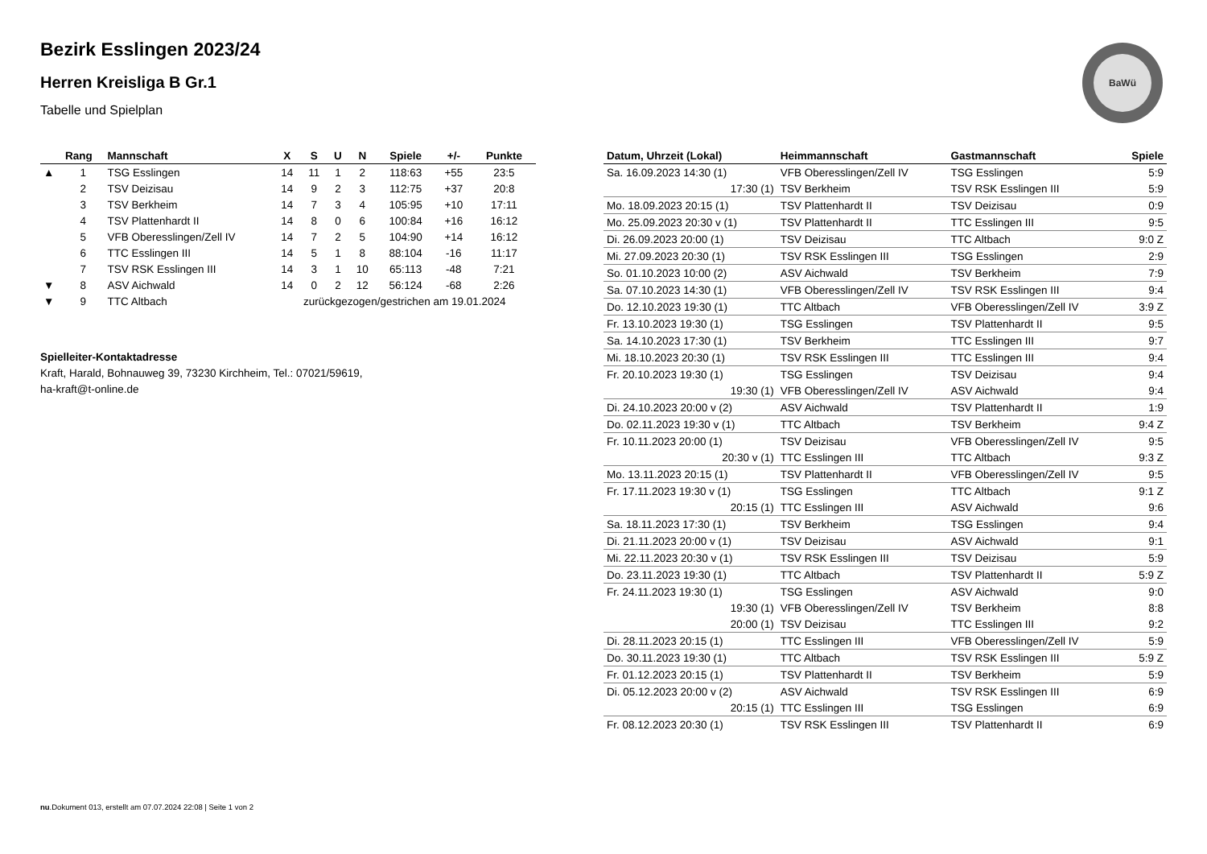BaWü
Bezirk Esslingen 2023/24
Herren Kreisliga B Gr.1
Tabelle und Spielplan
| | Rang | Mannschaft | X | S | U | N | Spiele | +/- | Punkte |
| --- | --- | --- | --- | --- | --- | --- | --- | --- | --- |
| ▲ | 1 | TSG Esslingen | 14 | 11 | 1 | 2 | 118:63 | +55 | 23:5 |
| | 2 | TSV Deizisau | 14 | 9 | 2 | 3 | 112:75 | +37 | 20:8 |
| | 3 | TSV Berkheim | 14 | 7 | 3 | 4 | 105:95 | +10 | 17:11 |
| | 4 | TSV Plattenhardt II | 14 | 8 | 0 | 6 | 100:84 | +16 | 16:12 |
| | 5 | VFB Oberesslingen/Zell IV | 14 | 7 | 2 | 5 | 104:90 | +14 | 16:12 |
| | 6 | TTC Esslingen III | 14 | 5 | 1 | 8 | 88:104 | -16 | 11:17 |
| | 7 | TSV RSK Esslingen III | 14 | 3 | 1 | 10 | 65:113 | -48 | 7:21 |
| ▼ | 8 | ASV Aichwald | 14 | 0 | 2 | 12 | 56:124 | -68 | 2:26 |
| ▼ | 9 | TTC Altbach | zurückgezogen/gestrichen am 19.01.2024 | | | | | | |
Spielleiter-Kontaktadresse
Kraft, Harald, Bohnauweg 39, 73230 Kirchheim, Tel.: 07021/59619,
ha-kraft@t-online.de
| Datum, Uhrzeit (Lokal) | Heimmannschaft | Gastmannschaft | Spiele |
| --- | --- | --- | --- |
| Sa. 16.09.2023 14:30 (1) | VFB Oberesslingen/Zell IV | TSG Esslingen | 5:9 |
| 17:30 (1) | TSV Berkheim | TSV RSK Esslingen III | 5:9 |
| Mo. 18.09.2023 20:15 (1) | TSV Plattenhardt II | TSV Deizisau | 0:9 |
| Mo. 25.09.2023 20:30 v (1) | TSV Plattenhardt II | TTC Esslingen III | 9:5 |
| Di. 26.09.2023 20:00 (1) | TSV Deizisau | TTC Altbach | 9:0 Z |
| Mi. 27.09.2023 20:30 (1) | TSV RSK Esslingen III | TSG Esslingen | 2:9 |
| So. 01.10.2023 10:00 (2) | ASV Aichwald | TSV Berkheim | 7:9 |
| Sa. 07.10.2023 14:30 (1) | VFB Oberesslingen/Zell IV | TSV RSK Esslingen III | 9:4 |
| Do. 12.10.2023 19:30 (1) | TTC Altbach | VFB Oberesslingen/Zell IV | 3:9 Z |
| Fr. 13.10.2023 19:30 (1) | TSG Esslingen | TSV Plattenhardt II | 9:5 |
| Sa. 14.10.2023 17:30 (1) | TSV Berkheim | TTC Esslingen III | 9:7 |
| Mi. 18.10.2023 20:30 (1) | TSV RSK Esslingen III | TTC Esslingen III | 9:4 |
| Fr. 20.10.2023 19:30 (1) | TSG Esslingen | TSV Deizisau | 9:4 |
| 19:30 (1) | VFB Oberesslingen/Zell IV | ASV Aichwald | 9:4 |
| Di. 24.10.2023 20:00 v (2) | ASV Aichwald | TSV Plattenhardt II | 1:9 |
| Do. 02.11.2023 19:30 v (1) | TTC Altbach | TSV Berkheim | 9:4 Z |
| Fr. 10.11.2023 20:00 (1) | TSV Deizisau | VFB Oberesslingen/Zell IV | 9:5 |
| 20:30 v (1) | TTC Esslingen III | TTC Altbach | 9:3 Z |
| Mo. 13.11.2023 20:15 (1) | TSV Plattenhardt II | VFB Oberesslingen/Zell IV | 9:5 |
| Fr. 17.11.2023 19:30 v (1) | TSG Esslingen | TTC Altbach | 9:1 Z |
| 20:15 (1) | TTC Esslingen III | ASV Aichwald | 9:6 |
| Sa. 18.11.2023 17:30 (1) | TSV Berkheim | TSG Esslingen | 9:4 |
| Di. 21.11.2023 20:00 v (1) | TSV Deizisau | ASV Aichwald | 9:1 |
| Mi. 22.11.2023 20:30 v (1) | TSV RSK Esslingen III | TSV Deizisau | 5:9 |
| Do. 23.11.2023 19:30 (1) | TTC Altbach | TSV Plattenhardt II | 5:9 Z |
| Fr. 24.11.2023 19:30 (1) | TSG Esslingen | ASV Aichwald | 9:0 |
| 19:30 (1) | VFB Oberesslingen/Zell IV | TSV Berkheim | 8:8 |
| 20:00 (1) | TSV Deizisau | TTC Esslingen III | 9:2 |
| Di. 28.11.2023 20:15 (1) | TTC Esslingen III | VFB Oberesslingen/Zell IV | 5:9 |
| Do. 30.11.2023 19:30 (1) | TTC Altbach | TSV RSK Esslingen III | 5:9 Z |
| Fr. 01.12.2023 20:15 (1) | TSV Plattenhardt II | TSV Berkheim | 5:9 |
| Di. 05.12.2023 20:00 v (2) | ASV Aichwald | TSV RSK Esslingen III | 6:9 |
| 20:15 (1) | TTC Esslingen III | TSG Esslingen | 6:9 |
| Fr. 08.12.2023 20:30 (1) | TSV RSK Esslingen III | TSV Plattenhardt II | 6:9 |
nu.Dokument 013, erstellt am 07.07.2024 22:08 | Seite 1 von 2